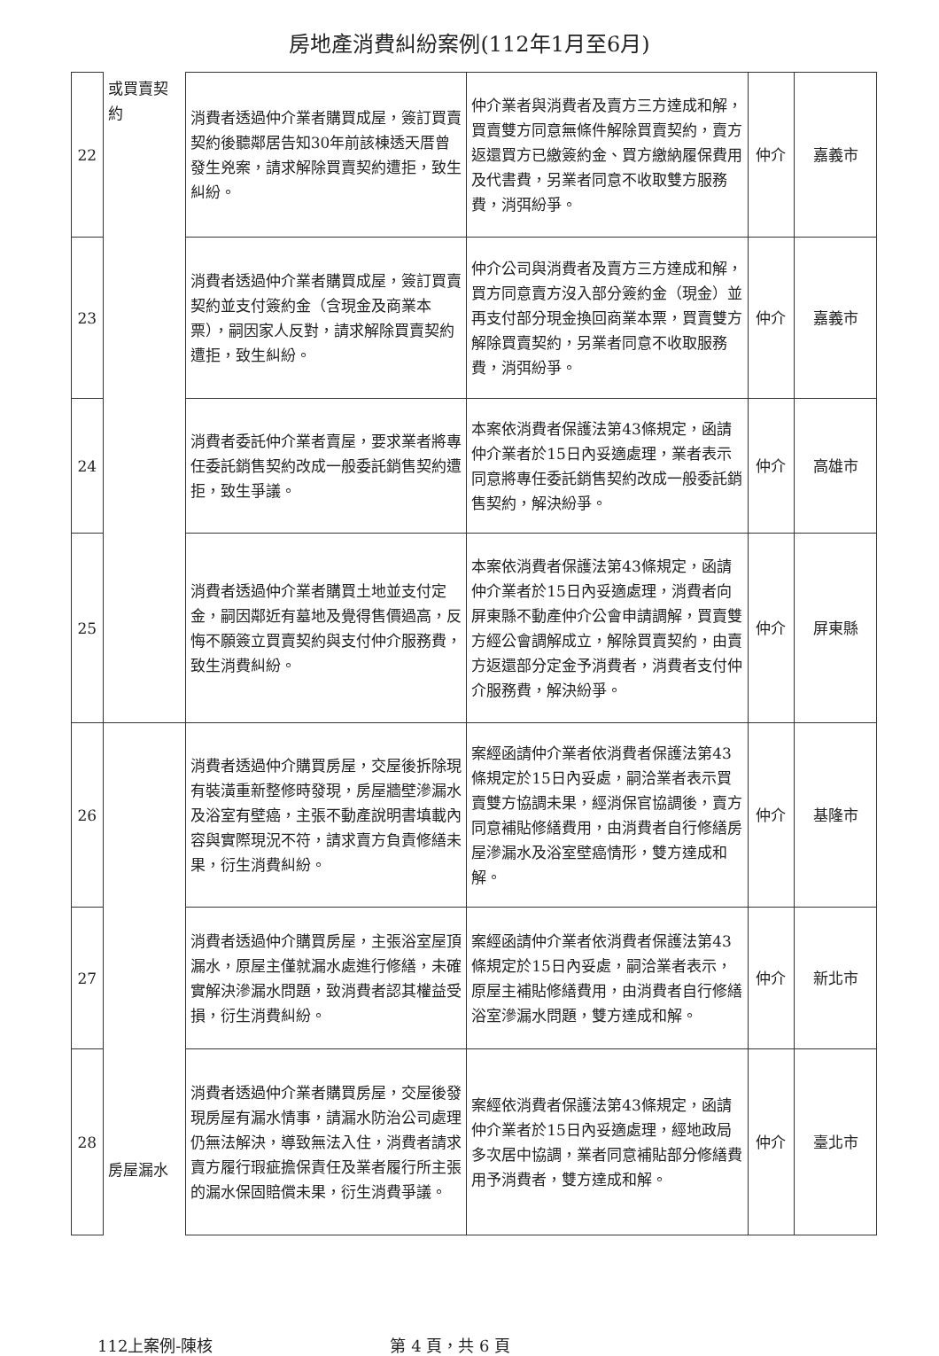房地產消費糾紛案例(112年1月至6月)
| 22 | 或買賣契約 | 消費者透過仲介業者購買成屋，簽訂買賣契約後聽鄰居告知30年前該棟透天厝曾發生兇案，請求解除買賣契約遭拒，致生糾紛。 | 仲介業者與消費者及賣方三方達成和解，買賣雙方同意無條件解除買賣契約，賣方返還買方已繳簽約金、買方繳納履保費用及代書費，另業者同意不收取雙方服務費，消弭紛爭。 | 仲介 | 嘉義市 |
| 23 | | 消費者透過仲介業者購買成屋，簽訂買賣契約並支付簽約金（含現金及商業本票），嗣因家人反對，請求解除買賣契約遭拒，致生糾紛。 | 仲介公司與消費者及賣方三方達成和解，買方同意賣方沒入部分簽約金（現金）並再支付部分現金換回商業本票，買賣雙方解除買賣契約，另業者同意不收取服務費，消弭紛爭。 | 仲介 | 嘉義市 |
| 24 | | 消費者委託仲介業者賣屋，要求業者將專任委託銷售契約改成一般委託銷售契約遭拒，致生爭議。 | 本案依消費者保護法第43條規定，函請仲介業者於15日內妥適處理，業者表示同意將專任委託銷售契約改成一般委託銷售契約，解決紛爭。 | 仲介 | 高雄市 |
| 25 | | 消費者透過仲介業者購買土地並支付定金，嗣因鄰近有墓地及覺得售價過高，反悔不願簽立買賣契約與支付仲介服務費，致生消費糾紛。 | 本案依消費者保護法第43條規定，函請仲介業者於15日內妥適處理，消費者向屏東縣不動產仲介公會申請調解，買賣雙方經公會調解成立，解除買賣契約，由賣方返還部分定金予消費者，消費者支付仲介服務費，解決紛爭。 | 仲介 | 屏東縣 |
| 26 | 房屋漏水 | 消費者透過仲介購買房屋，交屋後拆除現有裝潢重新整修時發現，房屋牆壁滲漏水及浴室有壁癌，主張不動產說明書填載內容與實際現況不符，請求賣方負責修繕未果，衍生消費糾紛。 | 案經函請仲介業者依消費者保護法第43條規定於15日內妥處，嗣洽業者表示買賣雙方協調未果，經消保官協調後，賣方同意補貼修繕費用，由消費者自行修繕房屋滲漏水及浴室壁癌情形，雙方達成和解。 | 仲介 | 基隆市 |
| 27 | | 消費者透過仲介購買房屋，主張浴室屋頂漏水，原屋主僅就漏水處進行修繕，未確實解決滲漏水問題，致消費者認其權益受損，衍生消費糾紛。 | 案經函請仲介業者依消費者保護法第43條規定於15日內妥處，嗣洽業者表示，原屋主補貼修繕費用，由消費者自行修繕浴室滲漏水問題，雙方達成和解。 | 仲介 | 新北市 |
| 28 | | 消費者透過仲介業者購買房屋，交屋後發現房屋有漏水情事，請漏水防治公司處理仍無法解決，導致無法入住，消費者請求賣方履行瑕疵擔保責任及業者履行所主張的漏水保固賠償未果，衍生消費爭議。 | 案經依消費者保護法第43條規定，函請仲介業者於15日內妥適處理，經地政局多次居中協調，業者同意補貼部分修繕費用予消費者，雙方達成和解。 | 仲介 | 臺北市 |
112上案例-陳核 第 4 頁，共 6 頁